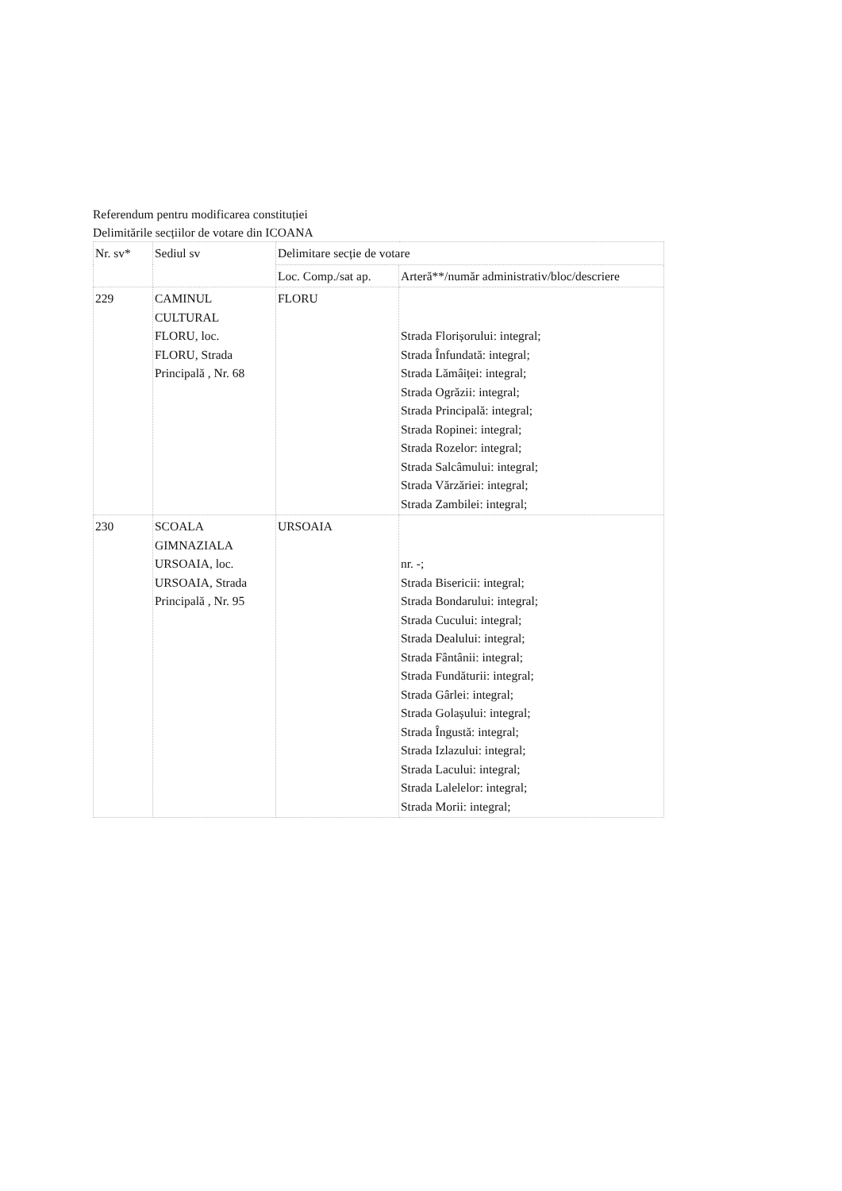Referendum pentru modificarea constituției
Delimitările secțiilor de votare din ICOANA
| Nr. sv* | Sediul sv | Delimitare secție de votare | |
| --- | --- | --- | --- |
| | | Loc. Comp./sat ap. | Arteră**/număr administrativ/bloc/descriere |
| 229 | CAMINUL CULTURAL FLORU, loc. FLORU, Strada Principală , Nr. 68 | FLORU | Strada Florișorului: integral; Strada Înfundată: integral; Strada Lămâiței: integral; Strada Ogrăzii: integral; Strada Principală: integral; Strada Ropinei: integral; Strada Rozelor: integral; Strada Salcâmului: integral; Strada Vărzăriei: integral; Strada Zambilei: integral; |
| 230 | SCOALA GIMNAZIALA URSOAIA, loc. URSOAIA, Strada Principală , Nr. 95 | URSOAIA | nr. -; Strada Bisericii: integral; Strada Bondarului: integral; Strada Cucului: integral; Strada Dealului: integral; Strada Fântânii: integral; Strada Fundăturii: integral; Strada Gârlei: integral; Strada Golașului: integral; Strada Îngustă: integral; Strada Izlazului: integral; Strada Lacului: integral; Strada Lalelelor: integral; Strada Morii: integral; |